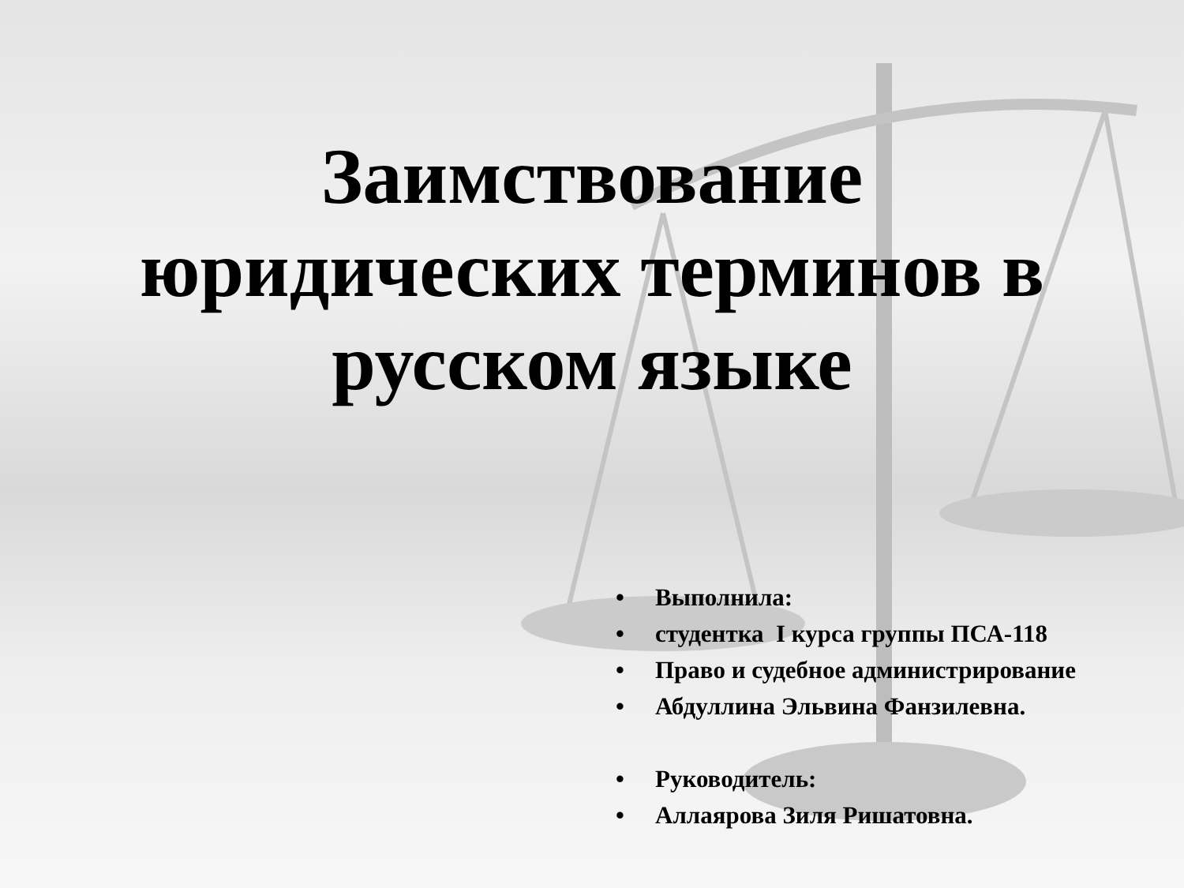Заимствование
юридических терминов в
русском языке
• Выполнила:
• студентка I курса группы ПСА-118
• Право и судебное администрирование
• Абдуллина Эльвина Фанзилевна.
• Руководитель:
• Аллаярова Зиля Ришатовна.